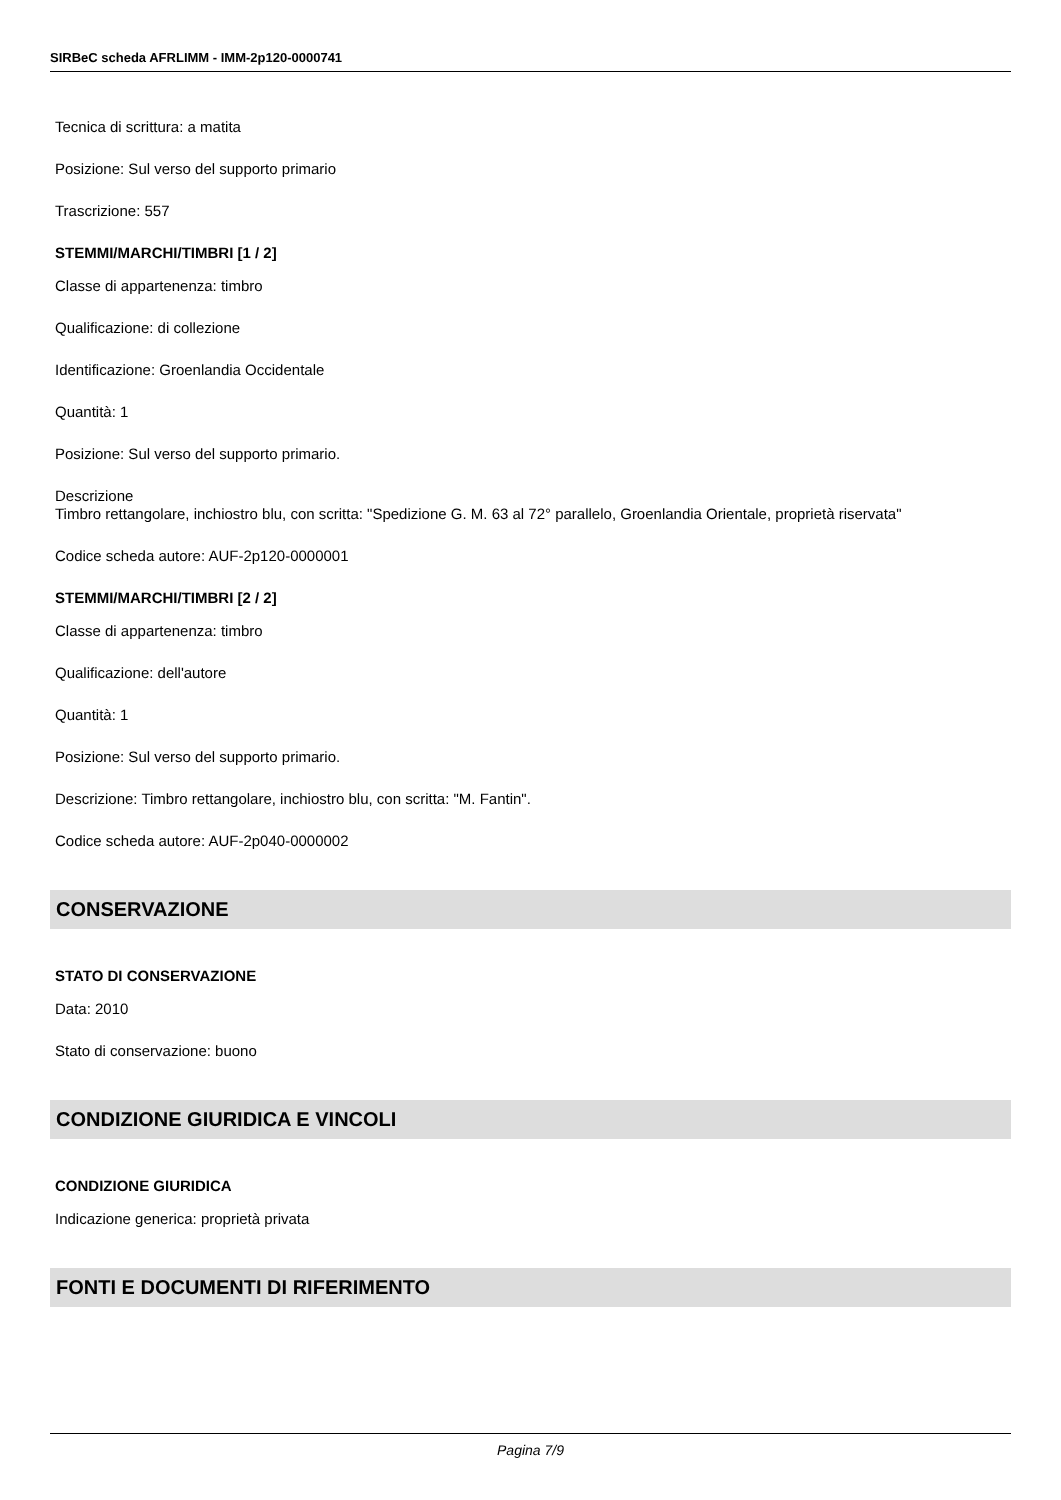SIRBeC scheda AFRLIMM - IMM-2p120-0000741
Tecnica di scrittura: a matita
Posizione: Sul verso del supporto primario
Trascrizione: 557
STEMMI/MARCHI/TIMBRI [1 / 2]
Classe di appartenenza: timbro
Qualificazione: di collezione
Identificazione: Groenlandia Occidentale
Quantità: 1
Posizione: Sul verso del supporto primario.
Descrizione
Timbro rettangolare, inchiostro blu, con scritta: "Spedizione G. M. 63 al 72° parallelo, Groenlandia Orientale, proprietà riservata"
Codice scheda autore: AUF-2p120-0000001
STEMMI/MARCHI/TIMBRI [2 / 2]
Classe di appartenenza: timbro
Qualificazione: dell'autore
Quantità: 1
Posizione: Sul verso del supporto primario.
Descrizione: Timbro rettangolare, inchiostro blu, con scritta: "M. Fantin".
Codice scheda autore: AUF-2p040-0000002
CONSERVAZIONE
STATO DI CONSERVAZIONE
Data: 2010
Stato di conservazione: buono
CONDIZIONE GIURIDICA E VINCOLI
CONDIZIONE GIURIDICA
Indicazione generica: proprietà privata
FONTI E DOCUMENTI DI RIFERIMENTO
Pagina 7/9